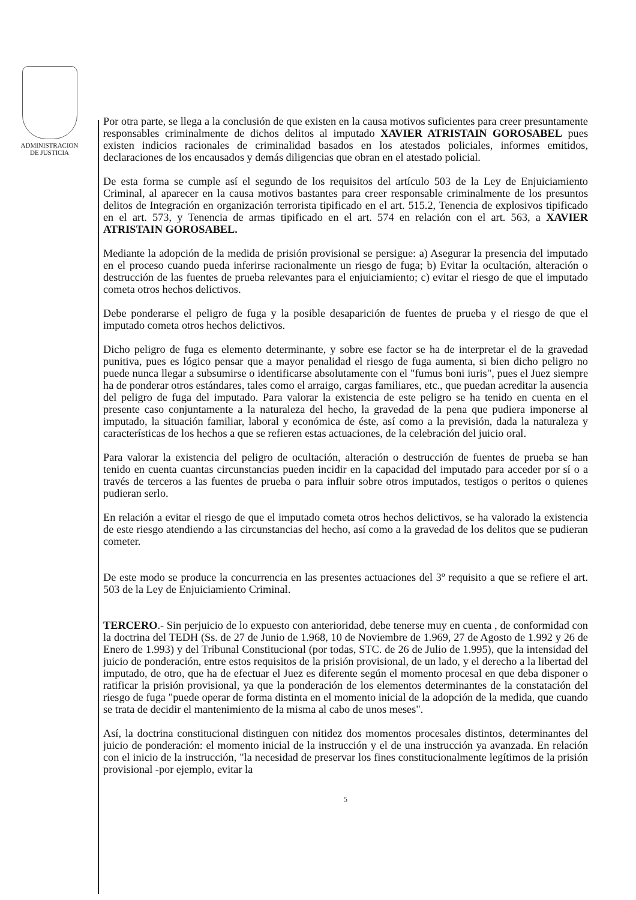ADMINISTRACION
DE JUSTICIA
Por otra parte, se llega a la conclusión de que existen en la causa motivos suficientes para creer presuntamente responsables criminalmente de dichos delitos al imputado XAVIER ATRISTAIN GOROSABEL pues existen indicios racionales de criminalidad basados en los atestados policiales, informes emitidos, declaraciones de los encausados y demás diligencias que obran en el atestado policial.
De esta forma se cumple así el segundo de los requisitos del artículo 503 de la Ley de Enjuiciamiento Criminal, al aparecer en la causa motivos bastantes para creer responsable criminalmente de los presuntos delitos de Integración en organización terrorista tipificado en el art. 515.2, Tenencia de explosivos tipificado en el art. 573, y Tenencia de armas tipificado en el art. 574 en relación con el art. 563, a XAVIER ATRISTAIN GOROSABEL.
Mediante la adopción de la medida de prisión provisional se persigue: a) Asegurar la presencia del imputado en el proceso cuando pueda inferirse racionalmente un riesgo de fuga; b) Evitar la ocultación, alteración o destrucción de las fuentes de prueba relevantes para el enjuiciamiento; c) evitar el riesgo de que el imputado cometa otros hechos delictivos.
Debe ponderarse el peligro de fuga y la posible desaparición de fuentes de prueba y el riesgo de que el imputado cometa otros hechos delictivos.
Dicho peligro de fuga es elemento determinante, y sobre ese factor se ha de interpretar el de la gravedad punitiva, pues es lógico pensar que a mayor penalidad el riesgo de fuga aumenta, si bien dicho peligro no puede nunca llegar a subsumirse o identificarse absolutamente con el "fumus boni iuris", pues el Juez siempre ha de ponderar otros estándares, tales como el arraigo, cargas familiares, etc., que puedan acreditar la ausencia del peligro de fuga del imputado. Para valorar la existencia de este peligro se ha tenido en cuenta en el presente caso conjuntamente a la naturaleza del hecho, la gravedad de la pena que pudiera imponerse al imputado, la situación familiar, laboral y económica de éste, así como a la previsión, dada la naturaleza y características de los hechos a que se refieren estas actuaciones, de la celebración del juicio oral.
Para valorar la existencia del peligro de ocultación, alteración o destrucción de fuentes de prueba se han tenido en cuenta cuantas circunstancias pueden incidir en la capacidad del imputado para acceder por sí o a través de terceros a las fuentes de prueba o para influir sobre otros imputados, testigos o peritos o quienes pudieran serlo.
En relación a evitar el riesgo de que el imputado cometa otros hechos delictivos, se ha valorado la existencia de este riesgo atendiendo a las circunstancias del hecho, así como a la gravedad de los delitos que se pudieran cometer.
De este modo se produce la concurrencia en las presentes actuaciones del 3º requisito a que se refiere el art. 503 de la Ley de Enjuiciamiento Criminal.
TERCERO.- Sin perjuicio de lo expuesto con anterioridad, debe tenerse muy en cuenta , de conformidad con la doctrina del TEDH (Ss. de 27 de Junio de 1.968, 10 de Noviembre de 1.969, 27 de Agosto de 1.992 y 26 de Enero de 1.993) y del Tribunal Constitucional (por todas, STC. de 26 de Julio de 1.995), que la intensidad del juicio de ponderación, entre estos requisitos de la prisión provisional, de un lado, y el derecho a la libertad del imputado, de otro, que ha de efectuar el Juez es diferente según el momento procesal en que deba disponer o ratificar la prisión provisional, ya que la ponderación de los elementos determinantes de la constatación del riesgo de fuga "puede operar de forma distinta en el momento inicial de la adopción de la medida, que cuando se trata de decidir el mantenimiento de la misma al cabo de unos meses".
Así, la doctrina constitucional distinguen con nitidez dos momentos procesales distintos, determinantes del juicio de ponderación: el momento inicial de la instrucción y el de una instrucción ya avanzada. En relación con el inicio de la instrucción, "la necesidad de preservar los fines constitucionalmente legítimos de la prisión provisional -por ejemplo, evitar la
5